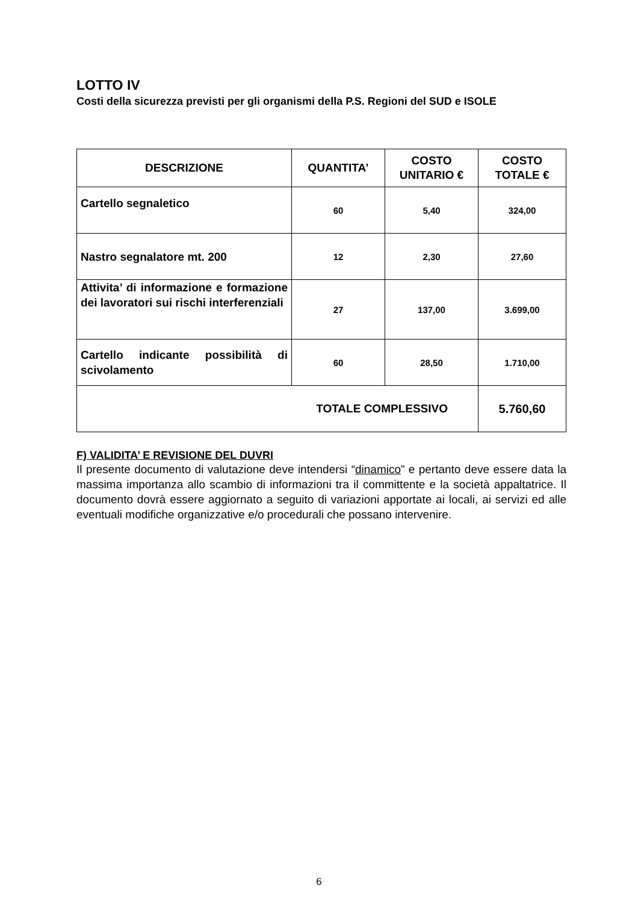LOTTO IV
Costi della sicurezza previsti per gli organismi della P.S. Regioni del SUD e ISOLE
| DESCRIZIONE | QUANTITA’ | COSTO UNITARIO € | COSTO TOTALE € |
| --- | --- | --- | --- |
| Cartello segnaletico | 60 | 5,40 | 324,00 |
| Nastro segnalatore mt. 200 | 12 | 2,30 | 27,60 |
| Attivita’ di informazione e formazione dei lavoratori sui rischi interferenziali | 27 | 137,00 | 3.699,00 |
| Cartello indicante possibilità di scivolamento | 60 | 28,50 | 1.710,00 |
| TOTALE COMPLESSIVO | | | 5.760,60 |
F) VALIDITA’ E REVISIONE DEL DUVRI
Il presente documento di valutazione deve intendersi “dinamico” e pertanto deve essere data la massima importanza allo scambio di informazioni tra il committente e la società appaltatrice. Il documento dovrà essere aggiornato a seguito di variazioni apportate ai locali, ai servizi ed alle eventuali modifiche organizzative e/o procedurali che possano intervenire.
6